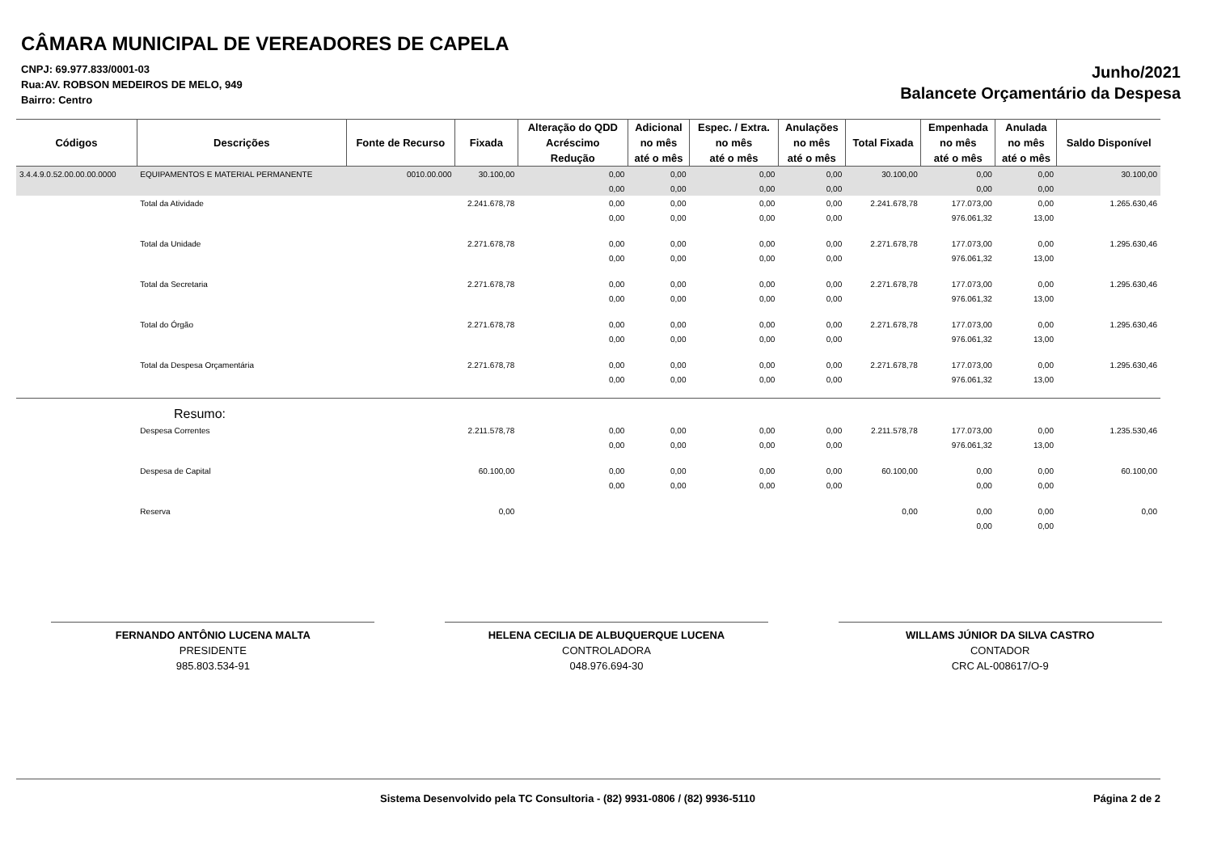CÂMARA MUNICIPAL DE VEREADORES DE CAPELA
CNPJ: 69.977.833/0001-03
Rua:AV. ROBSON MEDEIROS DE MELO, 949
Bairro: Centro
Junho/2021
Balancete Orçamentário da Despesa
| Códigos | Descrições | Fonte de Recurso | Fixada | Alteração do QDD | Adicional | Espec. / Extra. | Anulações | Total Fixada | Empenhada | Anulada | Saldo Disponível |
| --- | --- | --- | --- | --- | --- | --- | --- | --- | --- | --- | --- |
| | | | | Acréscimo | no mês | no mês | no mês | | no mês | no mês | |
| | | | | Redução | até o mês | até o mês | até o mês | | até o mês | até o mês | |
| 3.4.4.9.0.52.00.00.00.0000 | EQUIPAMENTOS E MATERIAL PERMANENTE | 0010.00.000 | 30.100,00 | 0,00 | 0,00 | 0,00 | 0,00 | 30.100,00 | 0,00 | 0,00 | 30.100,00 |
| | | | | 0,00 | 0,00 | 0,00 | 0,00 | | 0,00 | 0,00 | |
| | Total da Atividade | | 2.241.678,78 | 0,00 | 0,00 | 0,00 | 0,00 | 2.241.678,78 | 177.073,00 | 0,00 | 1.265.630,46 |
| | | | | 0,00 | 0,00 | 0,00 | 0,00 | | 976.061,32 | 13,00 | |
| | Total da Unidade | | 2.271.678,78 | 0,00 | 0,00 | 0,00 | 0,00 | 2.271.678,78 | 177.073,00 | 0,00 | 1.295.630,46 |
| | | | | 0,00 | 0,00 | 0,00 | 0,00 | | 976.061,32 | 13,00 | |
| | Total da Secretaria | | 2.271.678,78 | 0,00 | 0,00 | 0,00 | 0,00 | 2.271.678,78 | 177.073,00 | 0,00 | 1.295.630,46 |
| | | | | 0,00 | 0,00 | 0,00 | 0,00 | | 976.061,32 | 13,00 | |
| | Total do Órgão | | 2.271.678,78 | 0,00 | 0,00 | 0,00 | 0,00 | 2.271.678,78 | 177.073,00 | 0,00 | 1.295.630,46 |
| | | | | 0,00 | 0,00 | 0,00 | 0,00 | | 976.061,32 | 13,00 | |
| | Total da Despesa Orçamentária | | 2.271.678,78 | 0,00 | 0,00 | 0,00 | 0,00 | 2.271.678,78 | 177.073,00 | 0,00 | 1.295.630,46 |
| | | | | 0,00 | 0,00 | 0,00 | 0,00 | | 976.061,32 | 13,00 | |
| Resumo: | | | | | | | | | | | |
| | Despesa Correntes | | 2.211.578,78 | 0,00 | 0,00 | 0,00 | 0,00 | 2.211.578,78 | 177.073,00 | 0,00 | 1.235.530,46 |
| | | | | 0,00 | 0,00 | 0,00 | 0,00 | | 976.061,32 | 13,00 | |
| | Despesa de Capital | | 60.100,00 | 0,00 | 0,00 | 0,00 | 0,00 | 60.100,00 | 0,00 | 0,00 | 60.100,00 |
| | | | | 0,00 | 0,00 | 0,00 | 0,00 | | 0,00 | 0,00 | |
| | Reserva | | 0,00 | | | | | 0,00 | 0,00 | 0,00 | 0,00 |
| | | | | | | | | | 0,00 | 0,00 | |
FERNANDO ANTÔNIO LUCENA MALTA
PRESIDENTE
985.803.534-91
HELENA CECILIA DE ALBUQUERQUE LUCENA
CONTROLADORA
048.976.694-30
WILLAMS JÚNIOR DA SILVA CASTRO
CONTADOR
CRC AL-008617/O-9
Sistema Desenvolvido pela TC Consultoria - (82) 9931-0806 / (82) 9936-5110 Página 2 de 2